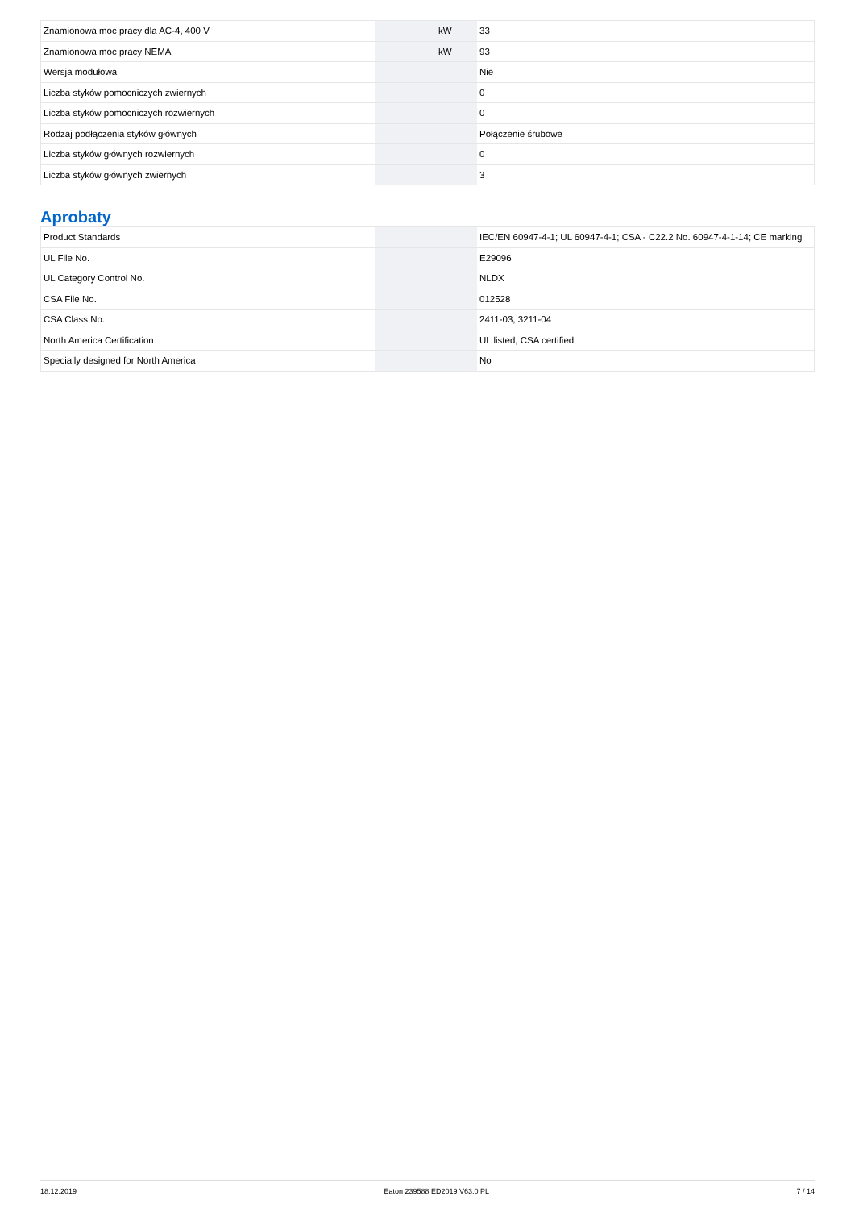| Znamionowa moc pracy dla AC-4, 400 V | | kW | 33 |
| Znamionowa moc pracy NEMA | | kW | 93 |
| Wersja modułowa | | | Nie |
| Liczba styków pomocniczych zwiernych | | | 0 |
| Liczba styków pomocniczych rozwiernych | | | 0 |
| Rodzaj podłączenia styków głównych | | | Połączenie śrubowe |
| Liczba styków głównych rozwiernych | | | 0 |
| Liczba styków głównych zwiernych | | | 3 |
Aprobaty
| Product Standards | | | IEC/EN 60947-4-1; UL 60947-4-1; CSA - C22.2 No. 60947-4-1-14; CE marking |
| UL File No. | | | E29096 |
| UL Category Control No. | | | NLDX |
| CSA File No. | | | 012528 |
| CSA Class No. | | | 2411-03, 3211-04 |
| North America Certification | | | UL listed, CSA certified |
| Specially designed for North America | | | No |
18.12.2019 Eaton 239588 ED2019 V63.0 PL 7 / 14